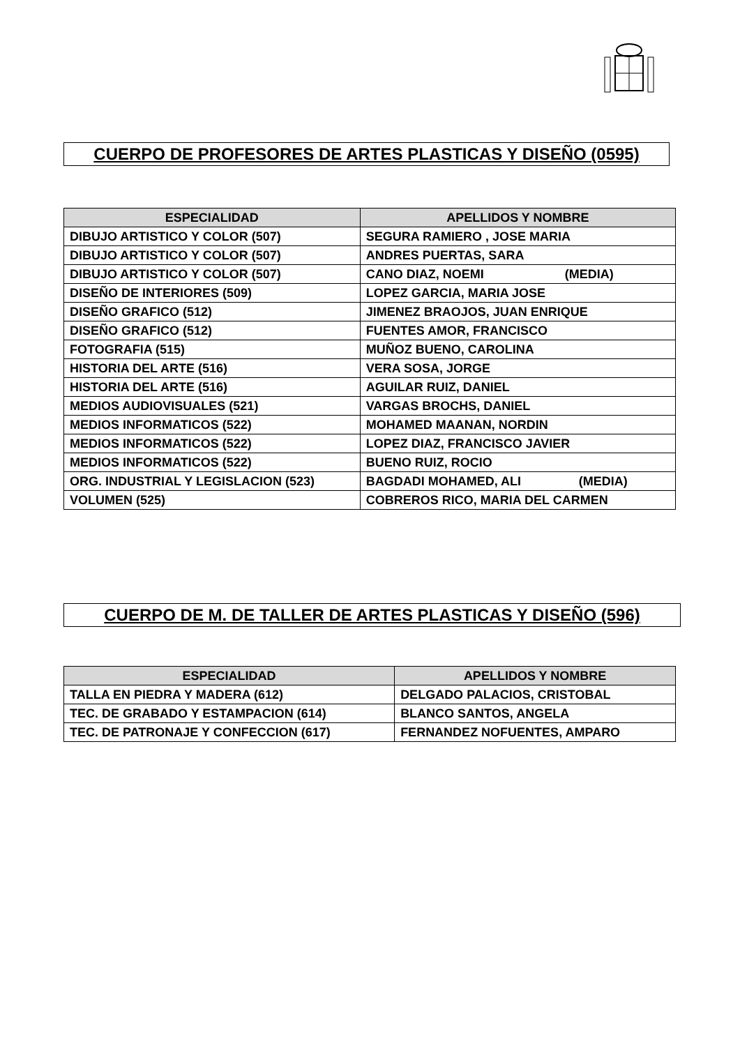CUERPO DE PROFESORES DE ARTES PLASTICAS Y DISEÑO (0595)
| ESPECIALIDAD | APELLIDOS Y NOMBRE |
| --- | --- |
| DIBUJO ARTISTICO Y COLOR (507) | SEGURA RAMIERO , JOSE MARIA |
| DIBUJO ARTISTICO Y COLOR (507) | ANDRES PUERTAS, SARA |
| DIBUJO ARTISTICO Y COLOR (507) | CANO DIAZ, NOEMI (MEDIA) |
| DISEÑO DE INTERIORES (509) | LOPEZ GARCIA, MARIA JOSE |
| DISEÑO GRAFICO (512) | JIMENEZ BRAOJOS, JUAN ENRIQUE |
| DISEÑO GRAFICO (512) | FUENTES AMOR, FRANCISCO |
| FOTOGRAFIA (515) | MUÑOZ BUENO, CAROLINA |
| HISTORIA DEL ARTE (516) | VERA SOSA, JORGE |
| HISTORIA DEL ARTE (516) | AGUILAR RUIZ, DANIEL |
| MEDIOS AUDIOVISUALES (521) | VARGAS BROCHS, DANIEL |
| MEDIOS INFORMATICOS (522) | MOHAMED MAANAN, NORDIN |
| MEDIOS INFORMATICOS (522) | LOPEZ DIAZ, FRANCISCO JAVIER |
| MEDIOS INFORMATICOS (522) | BUENO RUIZ, ROCIO |
| ORG. INDUSTRIAL Y LEGISLACION (523) | BAGDADI MOHAMED, ALI (MEDIA) |
| VOLUMEN (525) | COBREROS RICO, MARIA DEL CARMEN |
CUERPO DE M. DE TALLER DE ARTES PLASTICAS Y DISEÑO (596)
| ESPECIALIDAD | APELLIDOS Y NOMBRE |
| --- | --- |
| TALLA EN PIEDRA Y MADERA (612) | DELGADO PALACIOS, CRISTOBAL |
| TEC. DE GRABADO Y ESTAMPACION (614) | BLANCO SANTOS, ANGELA |
| TEC. DE PATRONAJE Y CONFECCION (617) | FERNANDEZ NOFUENTES, AMPARO |